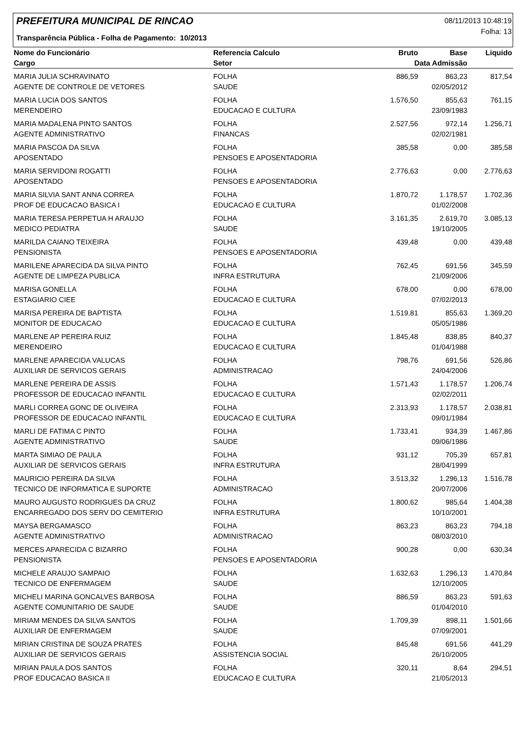PREFEITURA MUNICIPAL DE RINCAO
Transparência Pública - Folha de Pagamento: 10/2013
08/11/2013 10:48:19
Folha: 13
| Nome do Funcionário | Referencia Calculo | Bruto | Base | Liquido |
| --- | --- | --- | --- | --- |
| Cargo | Setor | Data Admissão | | |
| MARIA JULIA SCHRAVINATO | FOLHA | 886,59 | 863,23 | 817,54 |
| AGENTE DE CONTROLE DE VETORES | SAUDE | | 02/05/2012 | |
| MARIA LUCIA DOS SANTOS | FOLHA | 1.576,50 | 855,63 | 761,15 |
| MERENDEIRO | EDUCACAO E CULTURA | | 23/09/1983 | |
| MARIA MADALENA PINTO SANTOS | FOLHA | 2.527,56 | 972,14 | 1.256,71 |
| AGENTE ADMINISTRATIVO | FINANCAS | | 02/02/1981 | |
| MARIA PASCOA DA SILVA | FOLHA | 385,58 | 0,00 | 385,58 |
| APOSENTADO | PENSOES E APOSENTADORIA | | | |
| MARIA SERVIDONI ROGATTI | FOLHA | 2.776,63 | 0,00 | 2.776,63 |
| APOSENTADO | PENSOES E APOSENTADORIA | | | |
| MARIA SILVIA SANT ANNA CORREA | FOLHA | 1.870,72 | 1.178,57 | 1.702,36 |
| PROF DE EDUCACAO BASICA I | EDUCACAO E CULTURA | | 01/02/2008 | |
| MARIA TERESA PERPETUA H ARAUJO | FOLHA | 3.161,35 | 2.619,70 | 3.085,13 |
| MEDICO PEDIATRA | SAUDE | | 19/10/2005 | |
| MARILDA CAIANO TEIXEIRA | FOLHA | 439,48 | 0,00 | 439,48 |
| PENSIONISTA | PENSOES E APOSENTADORIA | | | |
| MARILENE APARECIDA DA SILVA PINTO | FOLHA | 762,45 | 691,56 | 345,59 |
| AGENTE DE LIMPEZA PUBLICA | INFRA ESTRUTURA | | 21/09/2006 | |
| MARISA GONELLA | FOLHA | 678,00 | 0,00 | 678,00 |
| ESTAGIARIO CIEE | EDUCACAO E CULTURA | | 07/02/2013 | |
| MARISA PEREIRA DE BAPTISTA | FOLHA | 1.519,81 | 855,63 | 1.369,20 |
| MONITOR DE EDUCACAO | EDUCACAO E CULTURA | | 05/05/1986 | |
| MARLENE AP PEREIRA RUIZ | FOLHA | 1.845,48 | 838,85 | 840,37 |
| MERENDEIRO | EDUCACAO E CULTURA | | 01/04/1988 | |
| MARLENE APARECIDA VALUCAS | FOLHA | 798,76 | 691,56 | 526,86 |
| AUXILIAR DE SERVICOS GERAIS | ADMINISTRACAO | | 24/04/2006 | |
| MARLENE PEREIRA DE ASSIS | FOLHA | 1.571,43 | 1.178,57 | 1.206,74 |
| PROFESSOR DE EDUCACAO INFANTIL | EDUCACAO E CULTURA | | 02/02/2011 | |
| MARLI CORREA GONC DE OLIVEIRA | FOLHA | 2.313,93 | 1.178,57 | 2.038,81 |
| PROFESSOR DE EDUCACAO INFANTIL | EDUCACAO E CULTURA | | 09/01/1984 | |
| MARLI DE FATIMA C PINTO | FOLHA | 1.733,41 | 934,39 | 1.467,86 |
| AGENTE ADMINISTRATIVO | SAUDE | | 09/06/1986 | |
| MARTA SIMIAO DE PAULA | FOLHA | 931,12 | 705,39 | 657,81 |
| AUXILIAR DE SERVICOS GERAIS | INFRA ESTRUTURA | | 28/04/1999 | |
| MAURICIO PEREIRA DA SILVA | FOLHA | 3.513,32 | 1.296,13 | 1.516,78 |
| TECNICO DE INFORMATICA E SUPORTE | ADMINISTRACAO | | 20/07/2006 | |
| MAURO AUGUSTO RODRIGUES DA CRUZ | FOLHA | 1.800,62 | 985,64 | 1.404,38 |
| ENCARREGADO DOS SERV DO CEMITERIO | INFRA ESTRUTURA | | 10/10/2001 | |
| MAYSA BERGAMASCO | FOLHA | 863,23 | 863,23 | 794,18 |
| AGENTE ADMINISTRATIVO | ADMINISTRACAO | | 08/03/2010 | |
| MERCES APARECIDA C BIZARRO | FOLHA | 900,28 | 0,00 | 630,34 |
| PENSIONISTA | PENSOES E APOSENTADORIA | | | |
| MICHELE ARAUJO SAMPAIO | FOLHA | 1.632,63 | 1.296,13 | 1.470,84 |
| TECNICO DE ENFERMAGEM | SAUDE | | 12/10/2005 | |
| MICHELI MARINA GONCALVES BARBOSA | FOLHA | 886,59 | 863,23 | 591,63 |
| AGENTE COMUNITARIO DE SAUDE | SAUDE | | 01/04/2010 | |
| MIRIAM MENDES DA SILVA SANTOS | FOLHA | 1.709,39 | 898,11 | 1.501,66 |
| AUXILIAR DE ENFERMAGEM | SAUDE | | 07/09/2001 | |
| MIRIAN CRISTINA DE SOUZA PRATES | FOLHA | 845,48 | 691,56 | 441,29 |
| AUXILIAR DE SERVICOS GERAIS | ASSISTENCIA SOCIAL | | 26/10/2005 | |
| MIRIAN PAULA DOS SANTOS | FOLHA | 320,11 | 8,64 | 294,51 |
| PROF EDUCACAO BASICA II | EDUCACAO E CULTURA | | 21/05/2013 | |